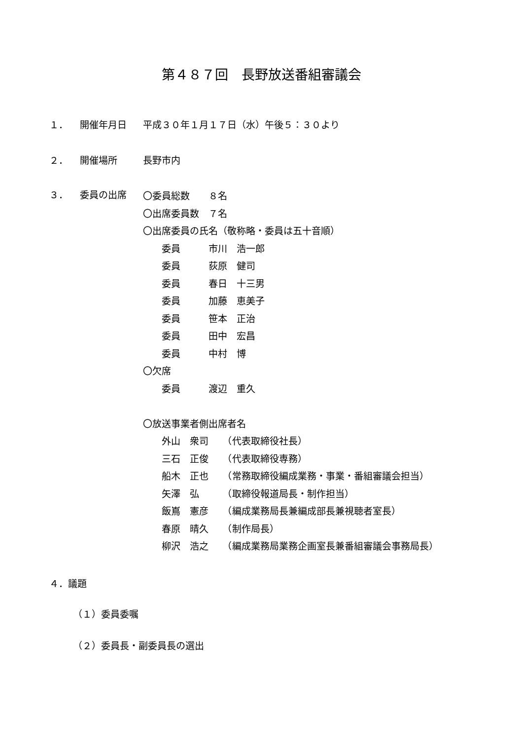第４８７回　長野放送番組審議会
１． 開催年月日 平成３０年１月１７日（水）午後５：３０より
２． 開催場所 長野市内
３． 委員の出席
〇委員総数　　８名
〇出席委員数　７名
〇出席委員の氏名（敬称略・委員は五十音順）
　　委員　　　市川　浩一郎
　　委員　　　荻原　健司
　　委員　　　春日　十三男
　　委員　　　加藤　恵美子
　　委員　　　笹本　正治
　　委員　　　田中　宏昌
　　委員　　　中村　博
〇欠席
　　委員　　　渡辺　重久
〇放送事業者側出席者名
　　外山　衆司　　（代表取締役社長）
　　三石　正俊　　（代表取締役専務）
　　船木　正也　　（常務取締役編成業務・事業・番組審議会担当）
　　矢澤　弘　　　（取締役報道局長・制作担当）
　　飯嶌　憲彦　　（編成業務局長兼編成部長兼視聴者室長）
　　春原　晴久　　（制作局長）
　　柳沢　浩之　　（編成業務局業務企画室長兼番組審議会事務局長）
４．議題
（１）委員委嘱
（２）委員長・副委員長の選出